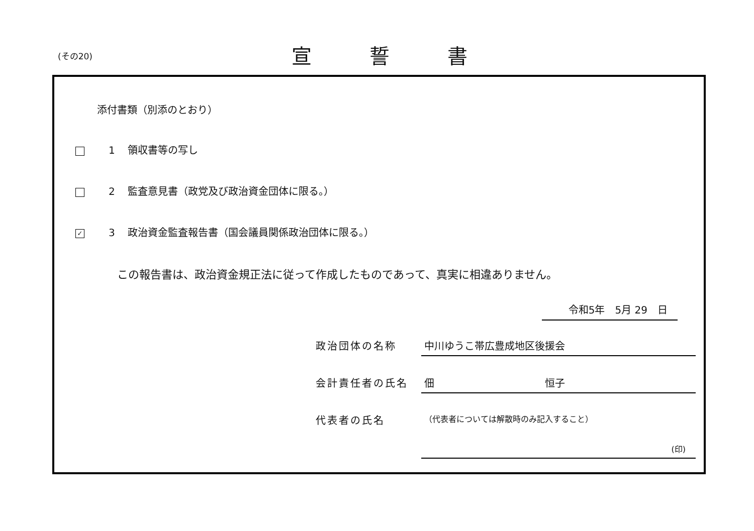(その20) 宣誓書
添付書類（別添のとおり）
1 領収書等の写し
2 監査意見書（政党及び政治資金団体に限る。）
✓ 3 政治資金監査報告書（国会議員関係政治団体に限る。）
この報告書は、政治資金規正法に従って作成したものであって、真実に相違ありません。
令和5年　5月 29　日
政治団体の名称
中川ゆうこ帯広豊成地区後援会
会計責任者の氏名
佃 恒子
代表者の氏名
（代表者については解散時のみ記入すること）
(印)